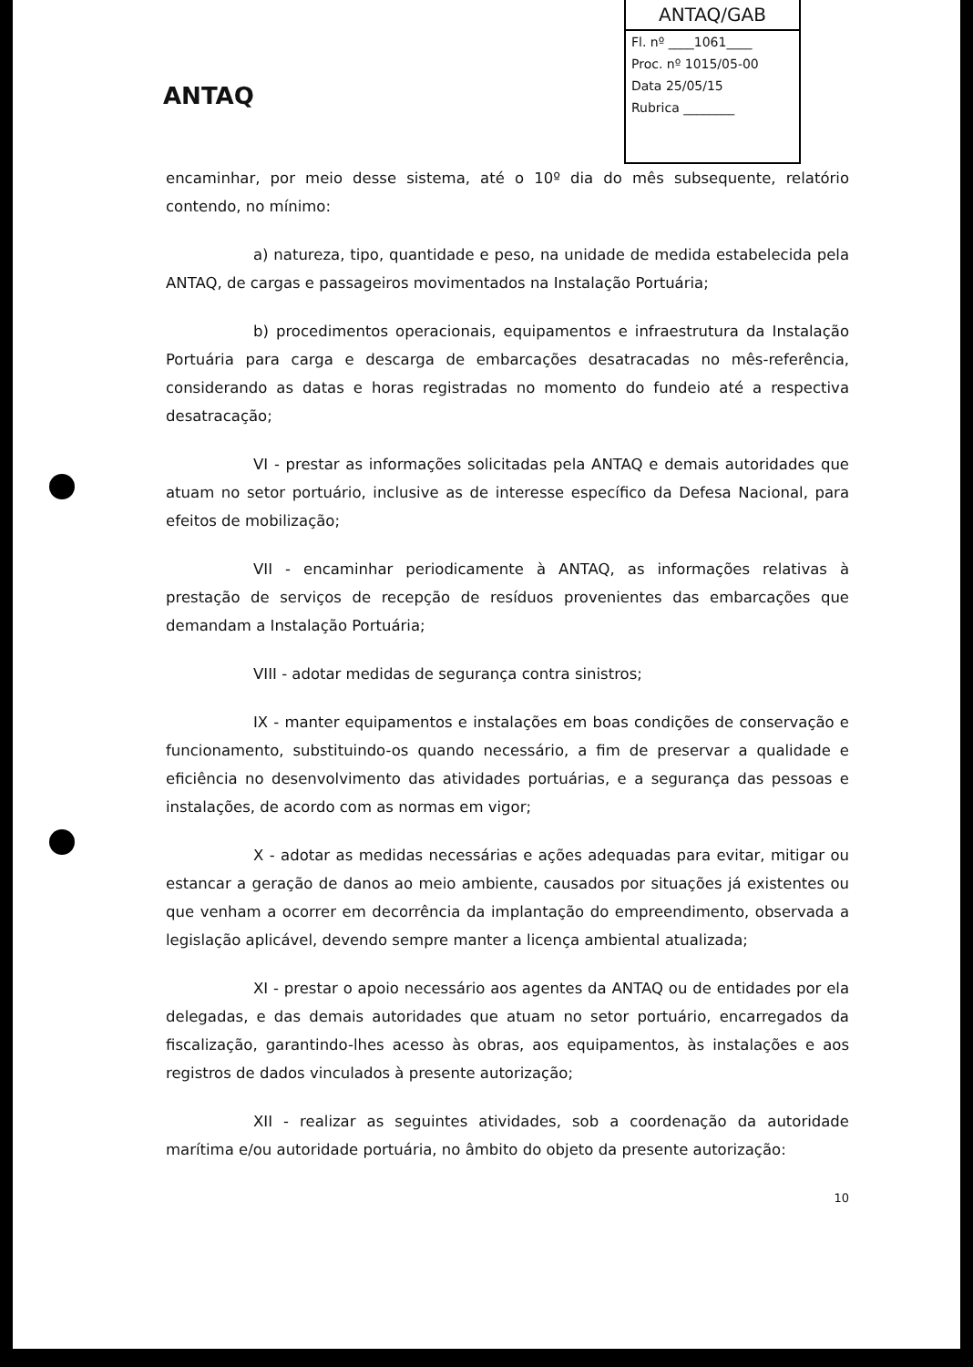ANTAQ
ANTAQ/GAB
Fl. nº ____1061____
Proc. nº 1015/05-00
Data 25/05/15
Rubrica ________
encaminhar, por meio desse sistema, até o 10º dia do mês subsequente, relatório contendo, no mínimo:
a) natureza, tipo, quantidade e peso, na unidade de medida estabelecida pela ANTAQ, de cargas e passageiros movimentados na Instalação Portuária;
b) procedimentos operacionais, equipamentos e infraestrutura da Instalação Portuária para carga e descarga de embarcações desatracadas no mês-referência, considerando as datas e horas registradas no momento do fundeio até a respectiva desatracação;
VI - prestar as informações solicitadas pela ANTAQ e demais autoridades que atuam no setor portuário, inclusive as de interesse específico da Defesa Nacional, para efeitos de mobilização;
VII - encaminhar periodicamente à ANTAQ, as informações relativas à prestação de serviços de recepção de resíduos provenientes das embarcações que demandam a Instalação Portuária;
VIII - adotar medidas de segurança contra sinistros;
IX - manter equipamentos e instalações em boas condições de conservação e funcionamento, substituindo-os quando necessário, a fim de preservar a qualidade e eficiência no desenvolvimento das atividades portuárias, e a segurança das pessoas e instalações, de acordo com as normas em vigor;
X - adotar as medidas necessárias e ações adequadas para evitar, mitigar ou estancar a geração de danos ao meio ambiente, causados por situações já existentes ou que venham a ocorrer em decorrência da implantação do empreendimento, observada a legislação aplicável, devendo sempre manter a licença ambiental atualizada;
XI - prestar o apoio necessário aos agentes da ANTAQ ou de entidades por ela delegadas, e das demais autoridades que atuam no setor portuário, encarregados da fiscalização, garantindo-lhes acesso às obras, aos equipamentos, às instalações e aos registros de dados vinculados à presente autorização;
XII - realizar as seguintes atividades, sob a coordenação da autoridade marítima e/ou autoridade portuária, no âmbito do objeto da presente autorização:
10